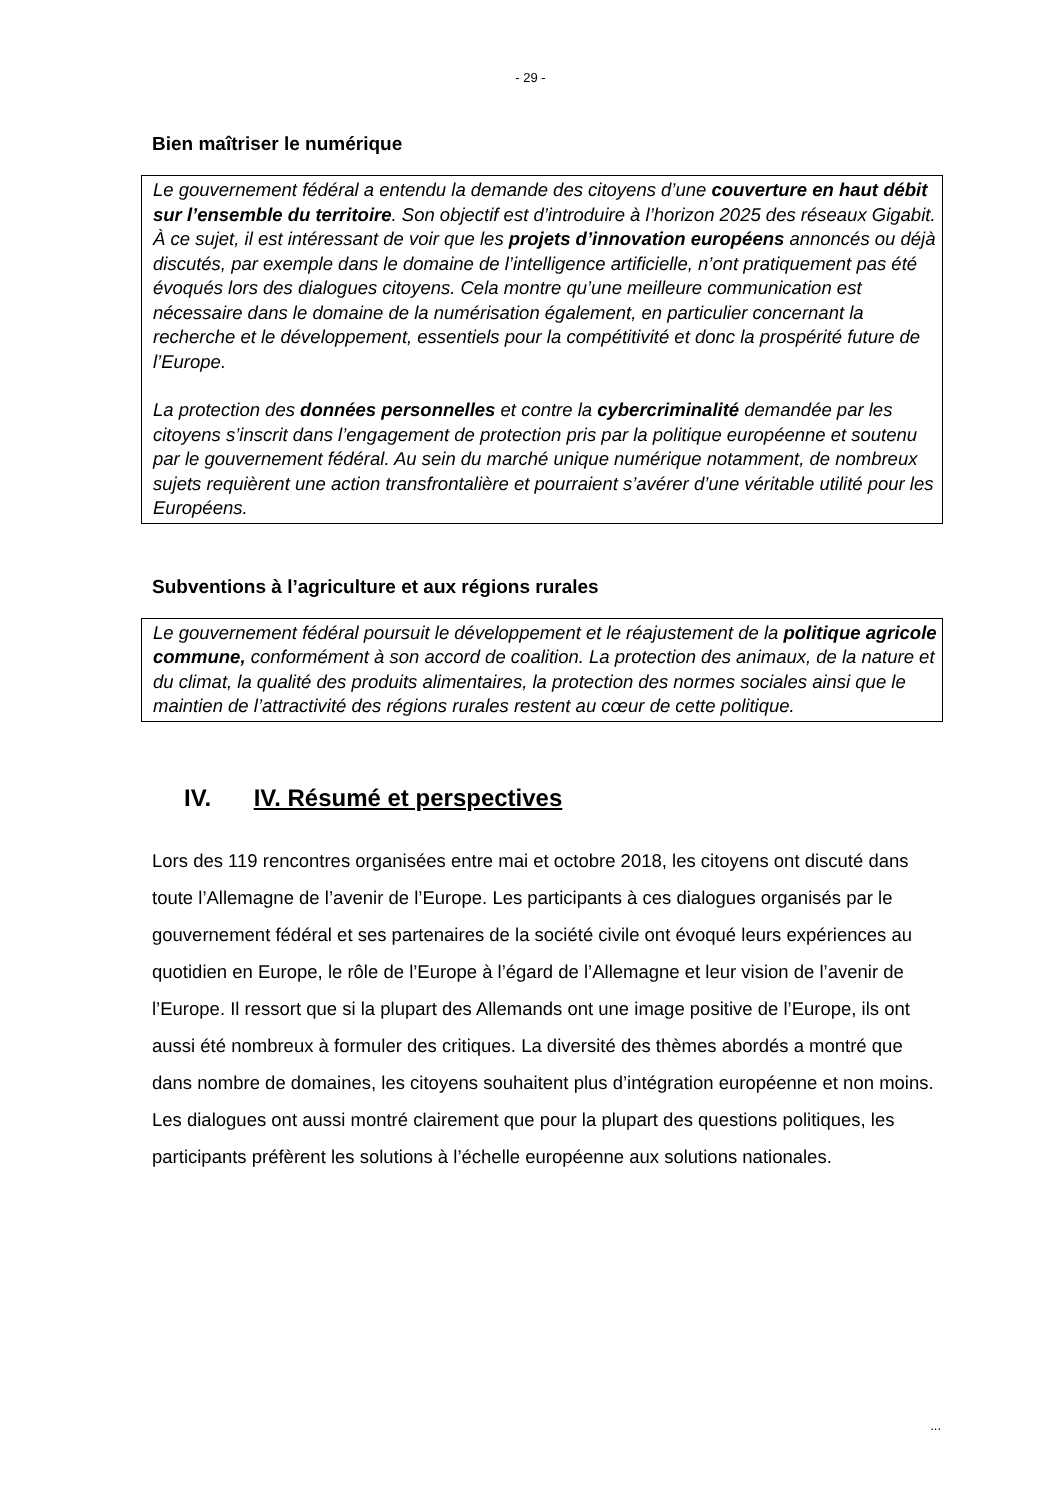- 29 -
Bien maîtriser le numérique
Le gouvernement fédéral a entendu la demande des citoyens d’une couverture en haut débit sur l’ensemble du territoire. Son objectif est d’introduire à l’horizon 2025 des réseaux Gigabit. À ce sujet, il est intéressant de voir que les projets d’innovation européens annoncés ou déjà discutés, par exemple dans le domaine de l’intelligence artificielle, n’ont pratiquement pas été évoqués lors des dialogues citoyens. Cela montre qu’une meilleure communication est nécessaire dans le domaine de la numérisation également, en particulier concernant la recherche et le développement, essentiels pour la compétitivité et donc la prospérité future de l’Europe.
La protection des données personnelles et contre la cybercriminalité demandée par les citoyens s’inscrit dans l’engagement de protection pris par la politique européenne et soutenu par le gouvernement fédéral. Au sein du marché unique numérique notamment, de nombreux sujets requièrent une action transfrontalière et pourraient s’avérer d’une véritable utilité pour les Européens.
Subventions à l’agriculture et aux régions rurales
Le gouvernement fédéral poursuit le développement et le réajustement de la politique agricole commune, conformément à son accord de coalition. La protection des animaux, de la nature et du climat, la qualité des produits alimentaires, la protection des normes sociales ainsi que le maintien de l’attractivité des régions rurales restent au cœur de cette politique.
IV. IV. Résumé et perspectives
Lors des 119 rencontres organisées entre mai et octobre 2018, les citoyens ont discuté dans toute l’Allemagne de l’avenir de l’Europe. Les participants à ces dialogues organisés par le gouvernement fédéral et ses partenaires de la société civile ont évoqué leurs expériences au quotidien en Europe, le rôle de l’Europe à l’égard de l’Allemagne et leur vision de l’avenir de l’Europe. Il ressort que si la plupart des Allemands ont une image positive de l’Europe, ils ont aussi été nombreux à formuler des critiques. La diversité des thèmes abordés a montré que dans nombre de domaines, les citoyens souhaitent plus d’intégration européenne et non moins. Les dialogues ont aussi montré clairement que pour la plupart des questions politiques, les participants préfèrent les solutions à l’échelle européenne aux solutions nationales.
...